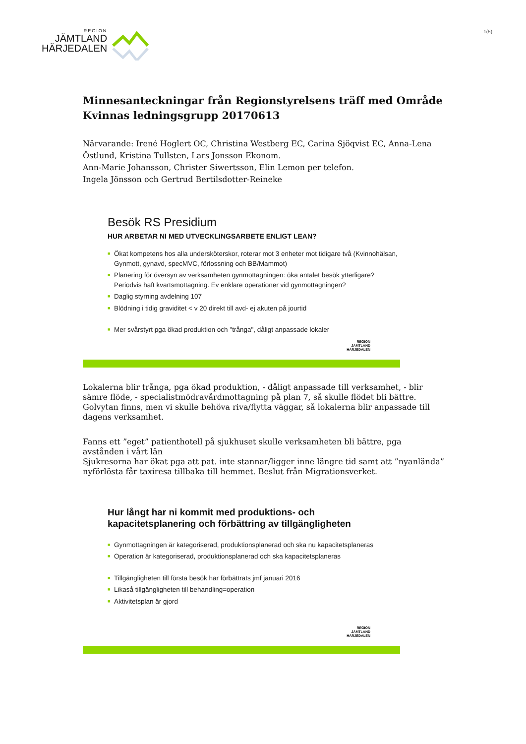REGION
JÄMTLAND
HÄRJEDALEN
1(5)
Minnesanteckningar från Regionstyrelsens träff med Område Kvinnas ledningsgrupp 20170613
Närvarande: Irené Hoglert OC, Christina Westberg EC, Carina Sjöqvist EC, Anna-Lena Östlund, Kristina Tullsten, Lars Jonsson Ekonom.
Ann-Marie Johansson, Christer Siwertsson, Elin Lemon per telefon.
Ingela Jönsson och Gertrud Bertilsdotter-Reineke
Besök RS Presidium
HUR ARBETAR NI MED UTVECKLINGSARBETE ENLIGT LEAN?
■ Ökat kompetens hos alla undersköterskor, roterar mot 3 enheter mot tidigare två (Kvinnohälsan, Gynmott, gynavd, specMVC, förlossning och BB/Mammot)
■ Planering för översyn av verksamheten gynmottagningen: öka antalet besök ytterligare? Periodvis haft kvartsmottagning. Ev enklare operationer vid gynmottagningen?
■ Daglig styrning avdelning 107
■ Blödning i tidig graviditet < v 20 direkt till avd- ej akuten på jourtid
■ Mer svårstyrt pga ökad produktion och "trånga", dåligt anpassade lokaler
REGION
JÄMTLAND
HÄRJEDALEN
Lokalerna blir trånga, pga ökad produktion, - dåligt anpassade till verksamhet, - blir sämre flöde, - specialistmödravårdmottagning på plan 7, så skulle flödet bli bättre. Golvytan finns, men vi skulle behöva riva/flytta väggar, så lokalerna blir anpassade till dagens verksamhet.
Fanns ett ”eget” patienthotell på sjukhuset skulle verksamheten bli bättre, pga avstånden i vårt län
Sjukresorna har ökat pga att pat. inte stannar/ligger inne längre tid samt att ”nyanlända” nyförlösta får taxiresa tillbaka till hemmet. Beslut från Migrationsverket.
Hur långt har ni kommit med produktions- och kapacitetsplanering och förbättring av tillgängligheten
■ Gynmottagningen är kategoriserad, produktionsplanerad och ska nu kapacitetsplaneras
■ Operation är kategoriserad, produktionsplanerad och ska kapacitetsplaneras
■ Tillgängligheten till första besök har förbättrats jmf januari 2016
■ Likaså tillgängligheten till behandling=operation
■ Aktivitetsplan är gjord
REGION
JÄMTLAND
HÄRJEDALEN